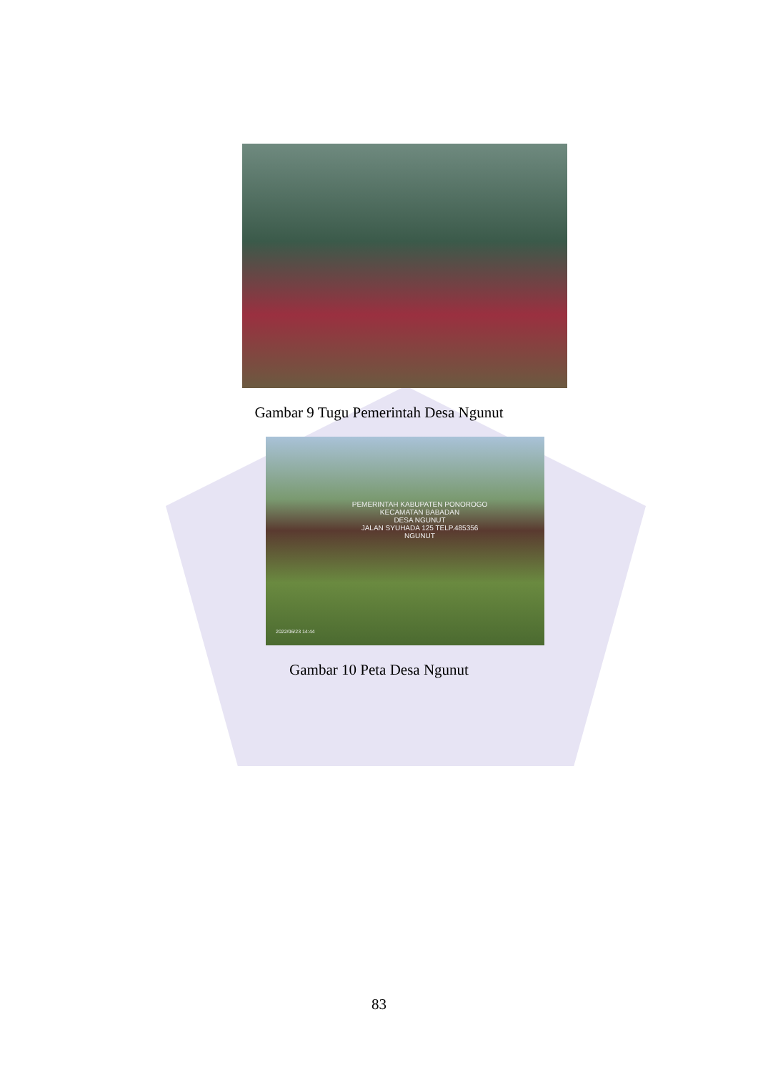Gambar 9 Tugu Pemerintah Desa Ngunut
PEMERINTAH KABUPATEN PONOROGO
KECAMATAN BABADAN
DESA NGUNUT
JALAN SYUHADA 125 TELP.485356
NGUNUT
2022/06/23 14:44
Gambar 10 Peta Desa Ngunut
83